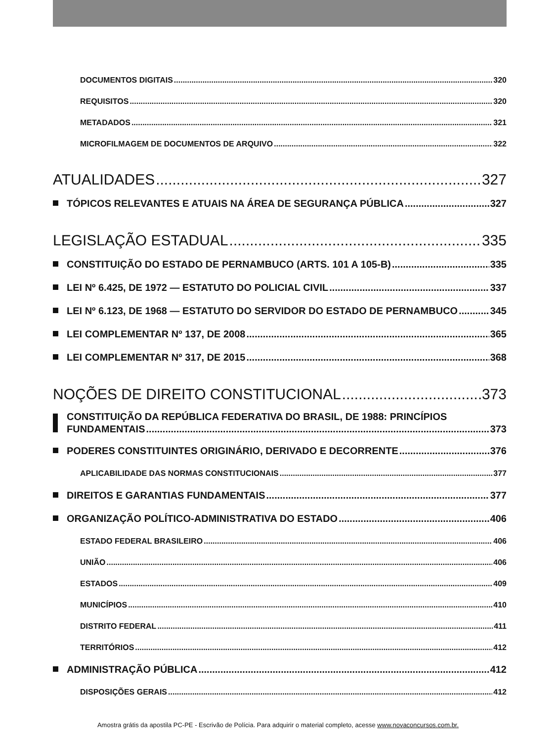DOCUMENTOS DIGITAIS 320
REQUISITOS 320
METADADOS 321
MICROFILMAGEM DE DOCUMENTOS DE ARQUIVO 322
ATUALIDADES 327
TÓPICOS RELEVANTES E ATUAIS NA ÁREA DE SEGURANÇA PÚBLICA 327
LEGISLAÇÃO ESTADUAL 335
CONSTITUIÇÃO DO ESTADO DE PERNAMBUCO (ARTS. 101 A 105-B) 335
LEI Nº 6.425, DE 1972 — ESTATUTO DO POLICIAL CIVIL 337
LEI Nº 6.123, DE 1968 — ESTATUTO DO SERVIDOR DO ESTADO DE PERNAMBUCO 345
LEI COMPLEMENTAR Nº 137, DE 2008 365
LEI COMPLEMENTAR Nº 317, DE 2015 368
NOÇÕES DE DIREITO CONSTITUCIONAL 373
CONSTITUIÇÃO DA REPÚBLICA FEDERATIVA DO BRASIL, DE 1988: PRINCÍPIOS
FUNDAMENTAIS 373
PODERES CONSTITUINTES ORIGINÁRIO, DERIVADO E DECORRENTE 376
APLICABILIDADE DAS NORMAS CONSTITUCIONAIS 377
DIREITOS E GARANTIAS FUNDAMENTAIS 377
ORGANIZAÇÃO POLÍTICO-ADMINISTRATIVA DO ESTADO 406
ESTADO FEDERAL BRASILEIRO 406
UNIÃO 406
ESTADOS 409
MUNICÍPIOS 410
DISTRITO FEDERAL 411
TERRITÓRIOS 412
ADMINISTRAÇÃO PÚBLICA 412
DISPOSIÇÕES GERAIS 412
Amostra grátis da apostila PC-PE - Escrivão de Polícia. Para adquirir o material completo, acesse www.novaconcursos.com.br.